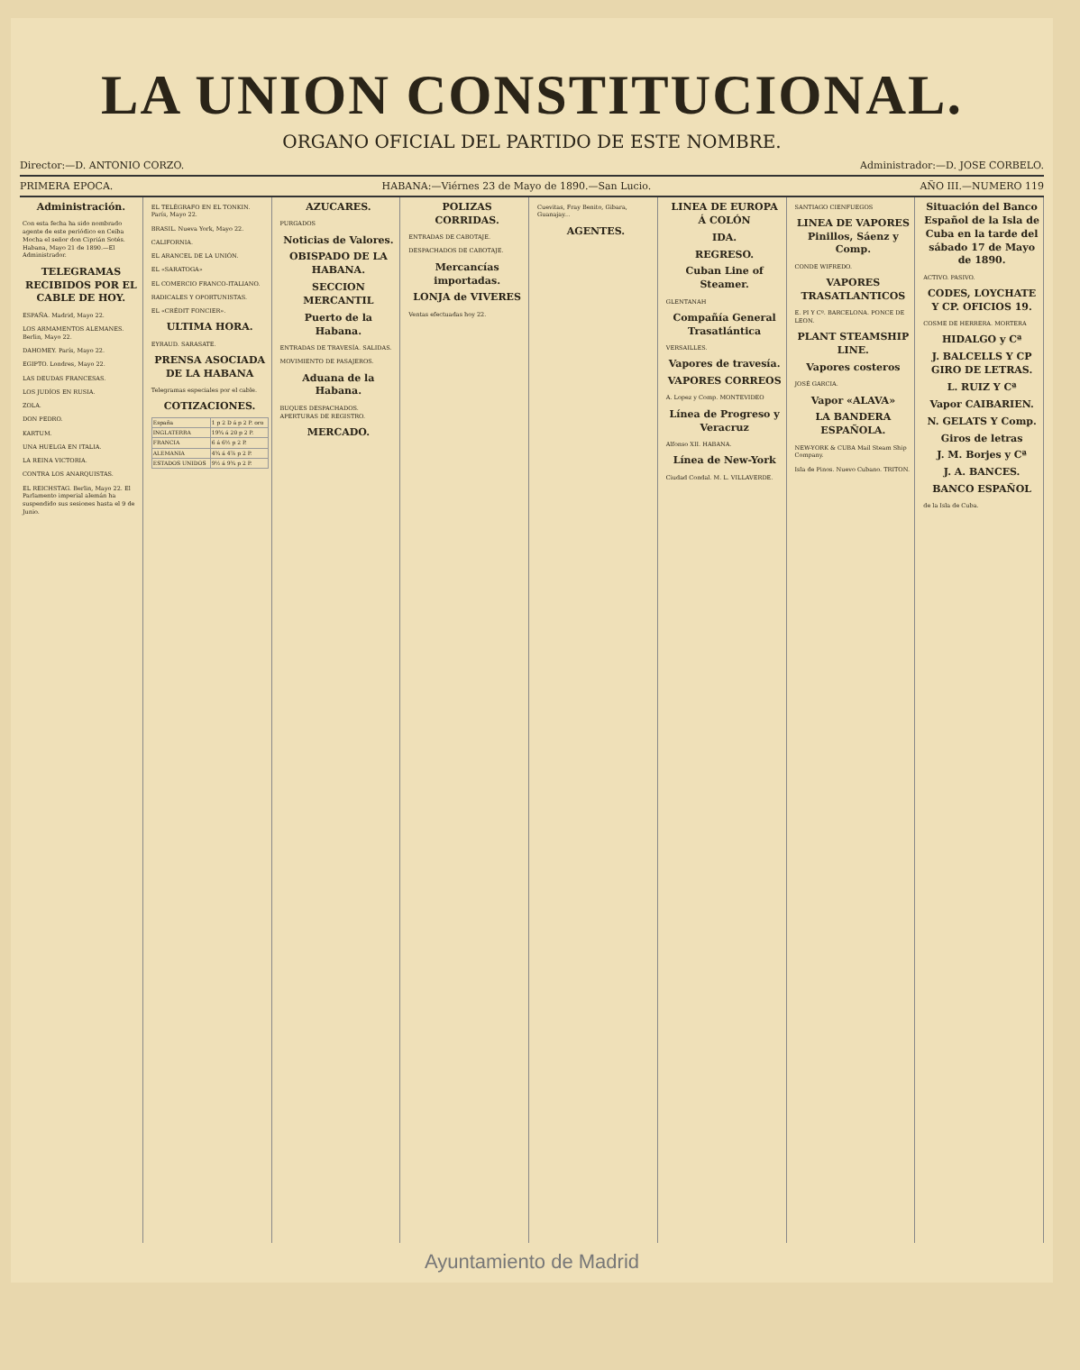LA UNION CONSTITUCIONAL.
ORGANO OFICIAL DEL PARTIDO DE ESTE NOMBRE.
Director:—D. ANTONIO CORZO. Administrador:—D. JOSE CORBELO.
PRIMERA EPOCA. HABANA:—Viérnes 23 de Mayo de 1890.—San Lucio. AÑO III.—NUMERO 119
Administración.
Con esta fecha ha sido nombrado agente de este periódico en Ceiba Mocha el señor don Ciprián Sotés. Habana, Mayo 21 de 1890.—El Administrador.
TELEGRAMAS RECIBIDOS POR EL CABLE DE HOY.
ESPAÑA. Madrid, Mayo 22.
LOS ARMAMENTOS ALEMANES. Berlin, Mayo 22.
DAHOMEY. París, Mayo 22.
EGIPTO. Londres, Mayo 22.
LAS DEUDAS FRANCESAS.
LOS JUDÍOS EN RUSIA.
ZOLA.
DON PEDRO.
KARTUM.
UNA HUELGA EN ITALIA.
LA REINA VICTORIA.
CONTRA LOS ANARQUISTAS.
EL REICHSTAG. Berlin, Mayo 22. El Parlamento imperial alemán ha suspendido sus sesiones hasta el 9 de Junio.
EL TELÉGRAFO EN EL TONKIN. París, Mayo 22.
BRASIL. Nueva York, Mayo 22.
CALIFORNIA.
EL ARANCEL DE LA UNIÓN.
EL «SARATOGA»
EL COMERCIO FRANCO-ITALIANO.
RADICALES Y OPORTUNISTAS.
EL «CRÉDIT FONCIER».
ULTIMA HORA.
EYRAUD. SARASATE.
PRENSA ASOCIADA DE LA HABANA
Telegramas especiales por el cable.
COTIZACIONES.
| España | 1 p 2 D á p 2 P. oro |
| INGLATERRA | 19¾ á 20 p 2 P. |
| FRANCIA | 6 á 6½ p 2 P. |
| ALEMANIA | 4¾ á 4⅞ p 2 P. |
| ESTADOS UNIDOS | 9½ á 9¾ p 2 P. |
AZUCARES.
PURGADOS
Noticias de Valores.
OBISPADO DE LA HABANA.
SECCION MERCANTIL
Puerto de la Habana.
ENTRADAS DE TRAVESÍA. SALIDAS.
MOVIMIENTO DE PASAJEROS.
Aduana de la Habana.
BUQUES DESPACHADOS. APERTURAS DE REGISTRO.
MERCADO.
POLIZAS CORRIDAS.
ENTRADAS DE CABOTAJE.
DESPACHADOS DE CABOTAJE.
Mercancías importadas.
LONJA de VIVERES
Ventas efectuadas hoy 22.
Cuevitas, Fray Benito, Gibara, Guanajay...
AGENTES.
LINEA DE EUROPA Á COLÓN
IDA.
REGRESO.
Cuban Line of Steamer.
GLENTANAH
Compañía General Trasatlántica
VERSAILLES.
Vapores de travesía.
VAPORES CORREOS
A. Lopez y Comp. MONTEVIDEO
Línea de Progreso y Veracruz
Alfonso XII. HABANA.
Línea de New-York
Ciudad Condal. M. L. VILLAVERDE.
SANTIAGO CIENFUEGOS
LINEA DE VAPORES Pinillos, Sáenz y Comp.
CONDE WIFREDO.
VAPORES TRASATLANTICOS
E. PI Y Cª. BARCELONA. PONCE DE LEON.
PLANT STEAMSHIP LINE.
Vapores costeros
JOSÉ GARCIA.
Vapor «ALAVA»
LA BANDERA ESPAÑOLA.
NEW-YORK & CUBA Mail Steam Ship Company.
Isla de Pinos. Nuevo Cubano. TRITON.
Situación del Banco Español de la Isla de Cuba en la tarde del sábado 17 de Mayo de 1890.
ACTIVO. PASIVO.
CODES, LOYCHATE Y CP. OFICIOS 19.
COSME DE HERRERA. MORTERA
HIDALGO y Cª
J. BALCELLS Y CP GIRO DE LETRAS.
L. RUIZ Y Cª
Vapor CAIBARIEN.
N. GELATS Y Comp.
Giros de letras
J. M. Borjes y Cª
J. A. BANCES.
BANCO ESPAÑOL
de la Isla de Cuba.
Ayuntamiento de Madrid